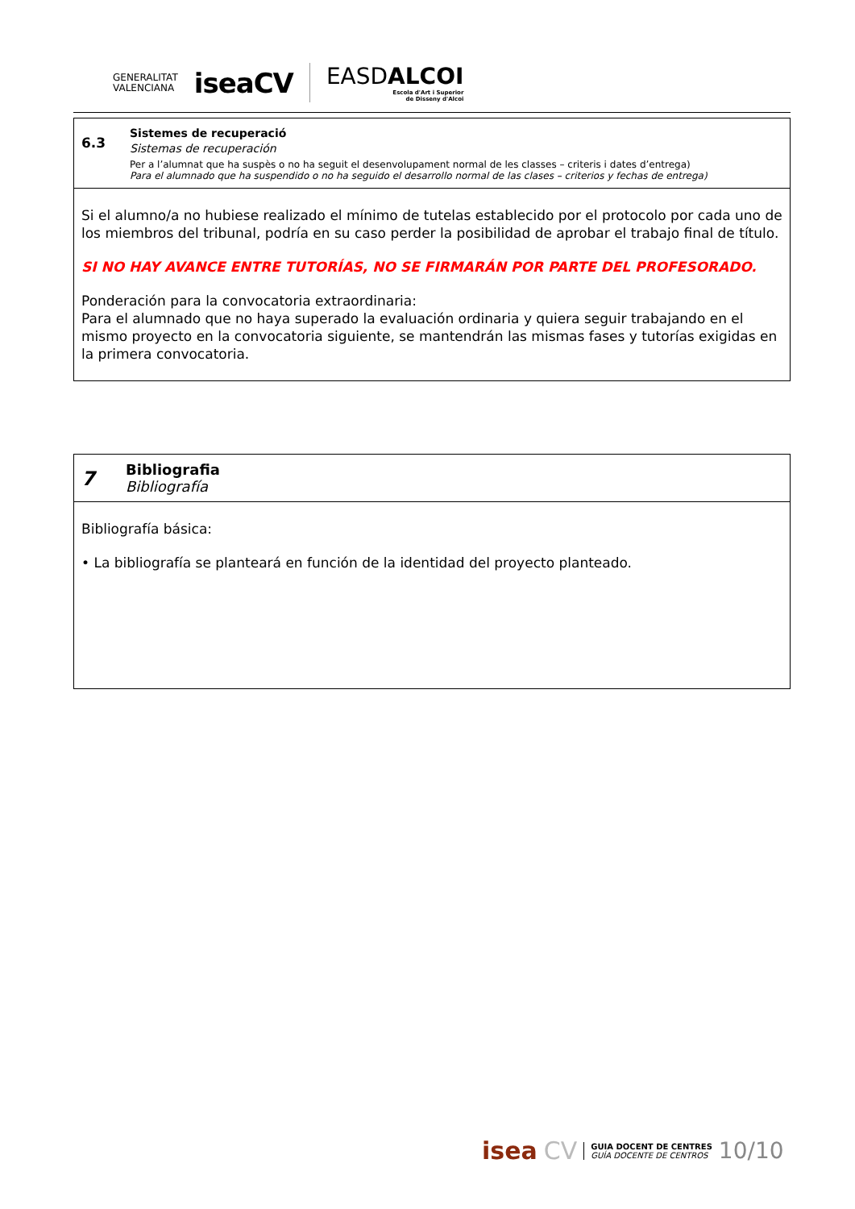GENERALITAT
VALENCIANA
iseaCV
EASDALCOI
Escola d'Art i Superior
de Disseny d'Alcoi
6.3
Sistemes de recuperació
Sistemas de recuperación
Per a l’alumnat que ha suspès o no ha seguit el desenvolupament normal de les classes – criteris i dates d’entrega)
Para el alumnado que ha suspendido o no ha seguido el desarrollo normal de las clases – criterios y fechas de entrega)
Si el alumno/a no hubiese realizado el mínimo de tutelas establecido por el protocolo por cada uno de los miembros del tribunal, podría en su caso perder la posibilidad de aprobar el trabajo final de título.
SI NO HAY AVANCE ENTRE TUTORÍAS, NO SE FIRMARÁN POR PARTE DEL PROFESORADO.
Ponderación para la convocatoria extraordinaria:
Para el alumnado que no haya superado la evaluación ordinaria y quiera seguir trabajando en el mismo proyecto en la convocatoria siguiente, se mantendrán las mismas fases y tutorías exigidas en la primera convocatoria.
7
Bibliografia
Bibliografía
Bibliografía básica:
• La bibliografía se planteará en función de la identidad del proyecto planteado.
isea CV GUIA DOCENT DE CENTRES
GUÍA DOCENTE DE CENTROS 10/10